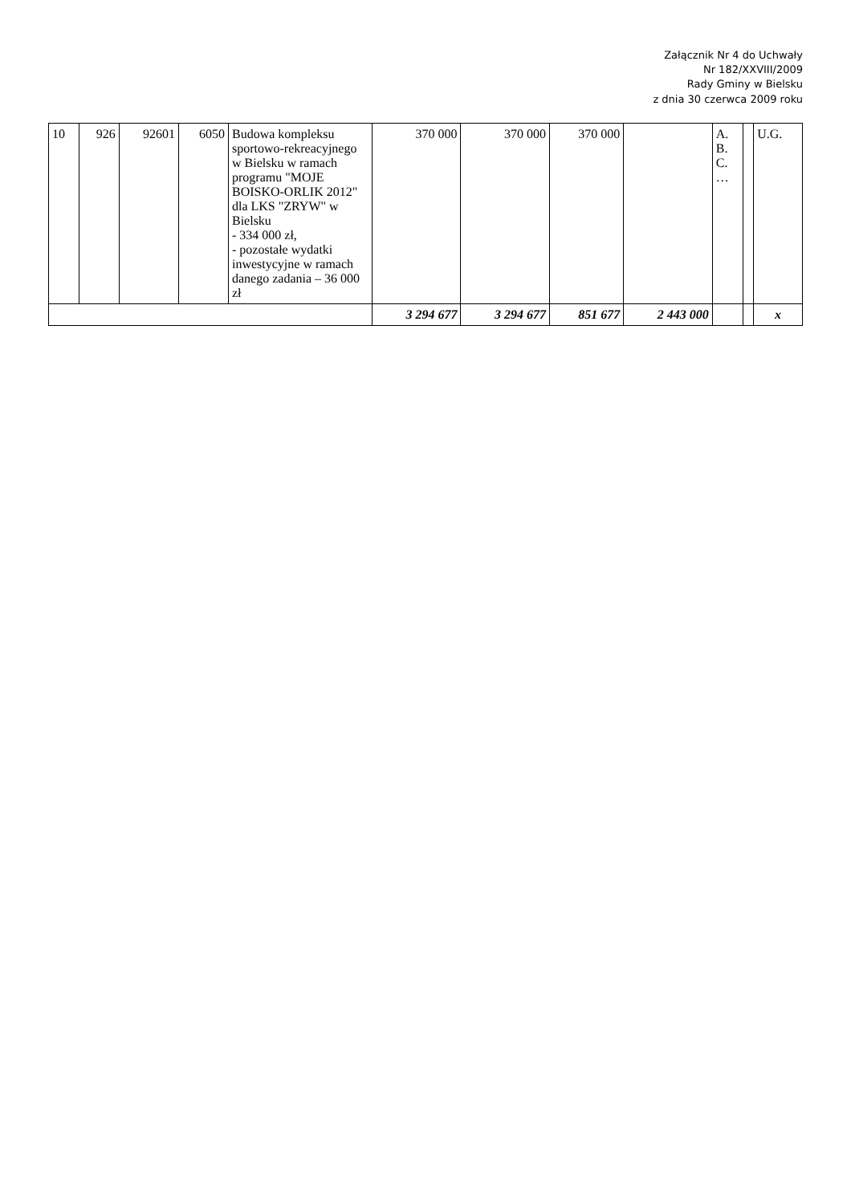Załącznik Nr 4 do Uchwały
Nr 182/XXVIII/2009
Rady Gminy w Bielsku
z dnia 30 czerwca 2009 roku
| 10 | 926 | 92601 | 6050 | Budowa kompleksu sportowo-rekreacyjnego w Bielsku w ramach programu "MOJE BOISKO-ORLIK 2012" dla LKS "ZRYW" w Bielsku - 334 000 zł, - pozostałe wydatki inwestycyjne w ramach danego zadania – 36 000 zł | 370 000 | 370 000 | 370 000 | | A. B. C. … | | U.G. |
| | | | | | 3 294 677 | 3 294 677 | 851 677 | 2 443 000 | | | x |